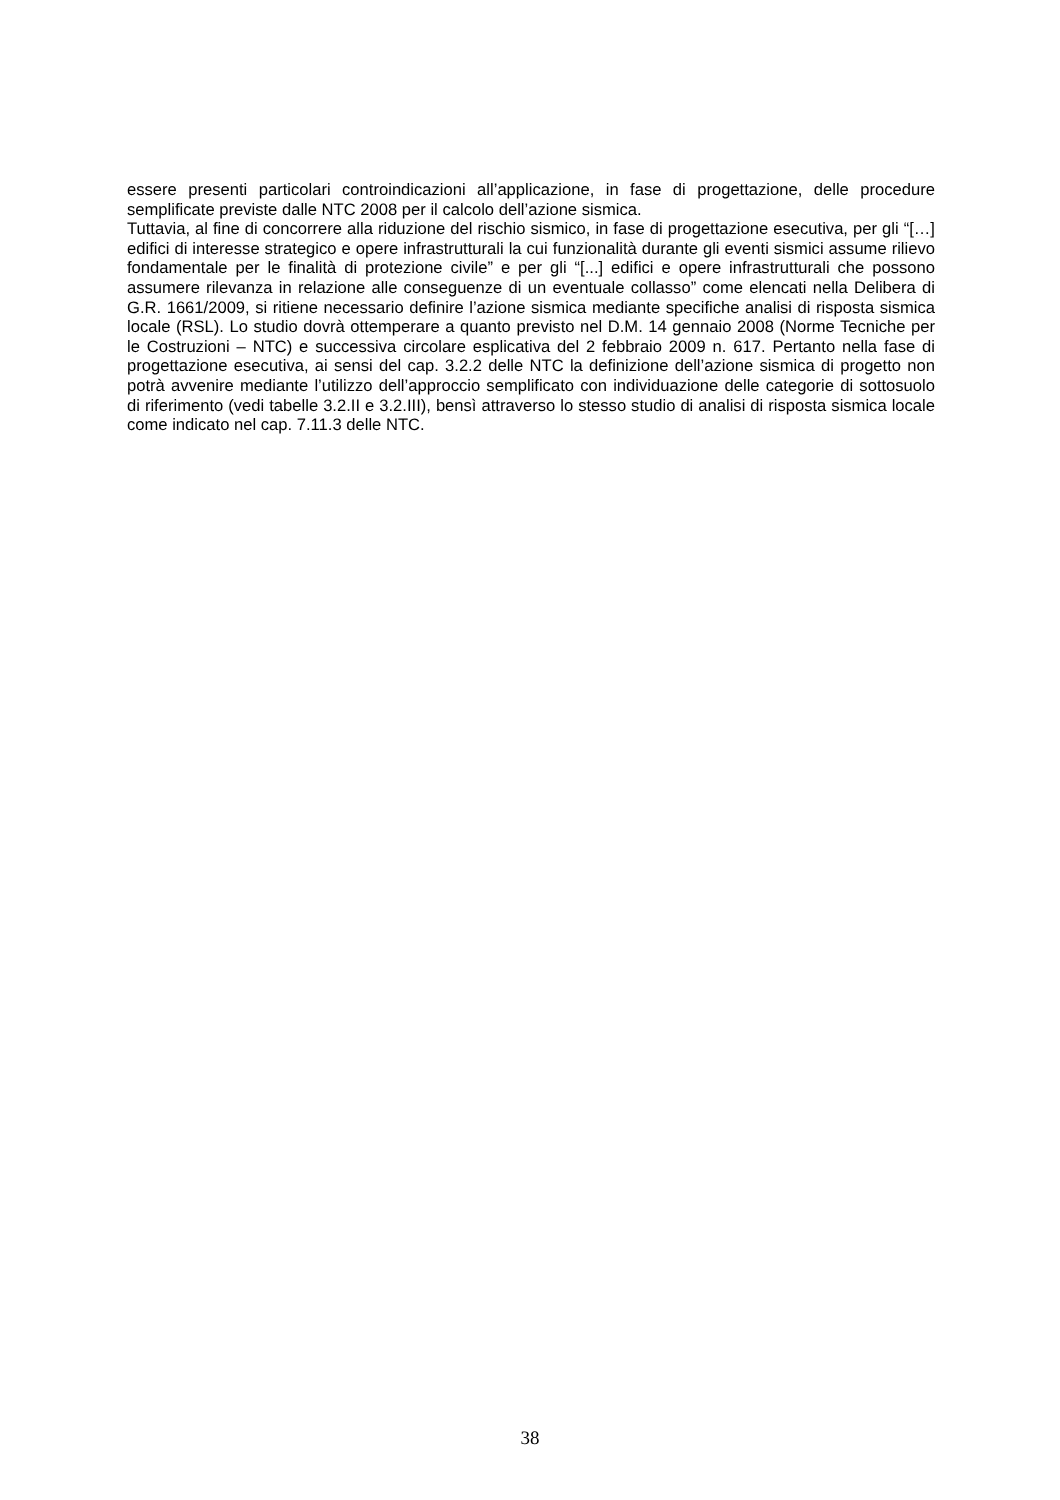essere presenti particolari controindicazioni all’applicazione, in fase di progettazione, delle procedure semplificate previste dalle NTC 2008 per il calcolo dell’azione sismica.
Tuttavia, al fine di concorrere alla riduzione del rischio sismico, in fase di progettazione esecutiva, per gli “[…] edifici di interesse strategico e opere infrastrutturali la cui funzionalità durante gli eventi sismici assume rilievo fondamentale per le finalità di protezione civile” e per gli “[...] edifici e opere infrastrutturali che possono assumere rilevanza in relazione alle conseguenze di un eventuale collasso” come elencati nella Delibera di G.R. 1661/2009, si ritiene necessario definire l’azione sismica mediante specifiche analisi di risposta sismica locale (RSL). Lo studio dovrà ottemperare a quanto previsto nel D.M. 14 gennaio 2008 (Norme Tecniche per le Costruzioni – NTC) e successiva circolare esplicativa del 2 febbraio 2009 n. 617. Pertanto nella fase di progettazione esecutiva, ai sensi del cap. 3.2.2 delle NTC la definizione dell’azione sismica di progetto non potrà avvenire mediante l’utilizzo dell’approccio semplificato con individuazione delle categorie di sottosuolo di riferimento (vedi tabelle 3.2.II e 3.2.III), bensì attraverso lo stesso studio di analisi di risposta sismica locale come indicato nel cap. 7.11.3 delle NTC.
38